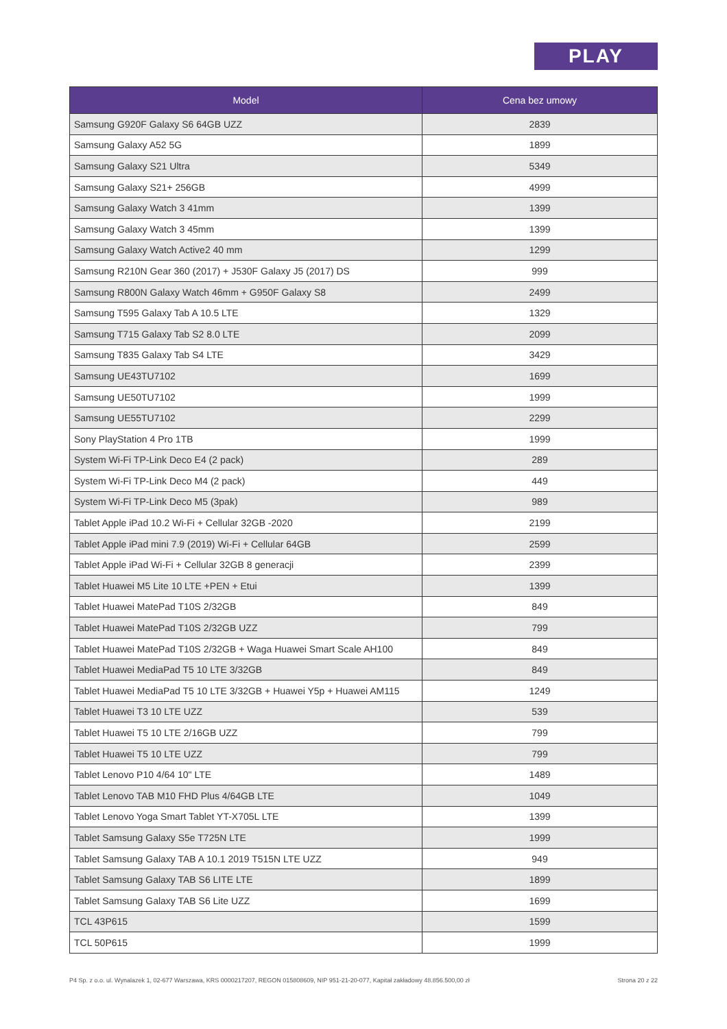PLAY
| Model | Cena bez umowy |
| --- | --- |
| Samsung G920F Galaxy S6 64GB UZZ | 2839 |
| Samsung Galaxy A52 5G | 1899 |
| Samsung Galaxy S21 Ultra | 5349 |
| Samsung Galaxy S21+ 256GB | 4999 |
| Samsung Galaxy Watch 3 41mm | 1399 |
| Samsung Galaxy Watch 3 45mm | 1399 |
| Samsung Galaxy Watch Active2 40 mm | 1299 |
| Samsung R210N Gear 360 (2017) + J530F Galaxy J5 (2017) DS | 999 |
| Samsung R800N Galaxy Watch 46mm + G950F Galaxy S8 | 2499 |
| Samsung T595 Galaxy Tab A 10.5 LTE | 1329 |
| Samsung T715 Galaxy Tab S2 8.0 LTE | 2099 |
| Samsung T835 Galaxy Tab S4 LTE | 3429 |
| Samsung UE43TU7102 | 1699 |
| Samsung UE50TU7102 | 1999 |
| Samsung UE55TU7102 | 2299 |
| Sony PlayStation 4 Pro 1TB | 1999 |
| System Wi-Fi TP-Link Deco E4 (2 pack) | 289 |
| System Wi-Fi TP-Link Deco M4 (2 pack) | 449 |
| System Wi-Fi TP-Link Deco M5 (3pak) | 989 |
| Tablet Apple iPad 10.2 Wi-Fi + Cellular 32GB -2020 | 2199 |
| Tablet Apple iPad mini 7.9 (2019) Wi-Fi + Cellular 64GB | 2599 |
| Tablet Apple iPad Wi-Fi + Cellular 32GB 8 generacji | 2399 |
| Tablet Huawei M5 Lite 10 LTE +PEN + Etui | 1399 |
| Tablet Huawei MatePad T10S 2/32GB | 849 |
| Tablet Huawei MatePad T10S 2/32GB UZZ | 799 |
| Tablet Huawei MatePad T10S 2/32GB + Waga Huawei Smart Scale AH100 | 849 |
| Tablet Huawei MediaPad T5 10 LTE 3/32GB | 849 |
| Tablet Huawei MediaPad T5 10 LTE 3/32GB + Huawei Y5p + Huawei AM115 | 1249 |
| Tablet Huawei T3 10 LTE UZZ | 539 |
| Tablet Huawei T5 10 LTE 2/16GB UZZ | 799 |
| Tablet Huawei T5 10 LTE UZZ | 799 |
| Tablet Lenovo P10 4/64 10" LTE | 1489 |
| Tablet Lenovo TAB M10 FHD Plus 4/64GB LTE | 1049 |
| Tablet Lenovo Yoga Smart Tablet YT-X705L LTE | 1399 |
| Tablet Samsung Galaxy S5e T725N LTE | 1999 |
| Tablet Samsung Galaxy TAB A 10.1 2019 T515N LTE UZZ | 949 |
| Tablet Samsung Galaxy TAB S6 LITE LTE | 1899 |
| Tablet Samsung Galaxy TAB S6 Lite UZZ | 1699 |
| TCL 43P615 | 1599 |
| TCL 50P615 | 1999 |
P4 Sp. z o.o. ul. Wynalazek 1, 02-677 Warszawa, KRS 0000217207, REGON 015808609, NIP 951-21-20-077, Kapitał zakładowy 48.856.500,00 zł Strona 20 z 22